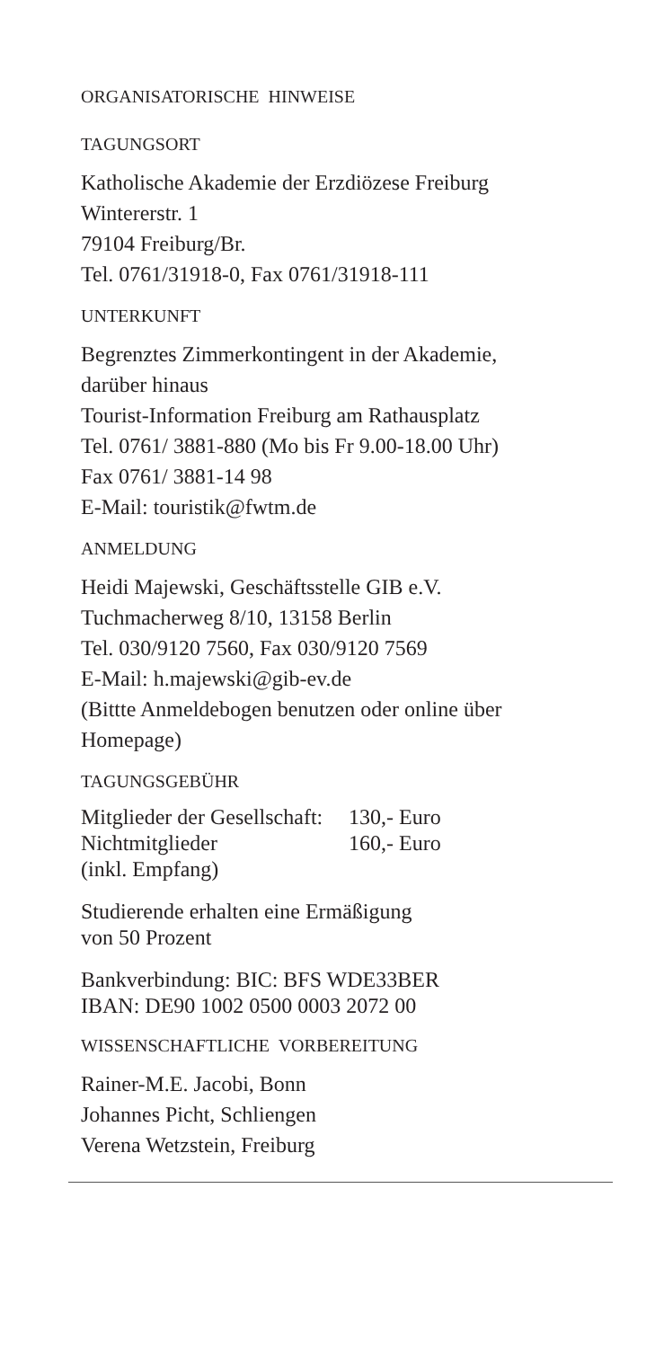ORGANISATORISCHE HINWEISE
TAGUNGSORT
Katholische Akademie der Erzdiözese Freiburg
Wintererstr. 1
79104 Freiburg/Br.
Tel. 0761/31918-0, Fax 0761/31918-111
UNTERKUNFT
Begrenztes Zimmerkontingent in der Akademie,
darüber hinaus
Tourist-Information Freiburg am Rathausplatz
Tel. 0761/ 3881-880 (Mo bis Fr 9.00-18.00 Uhr)
Fax 0761/ 3881-14 98
E-Mail: touristik@fwtm.de
ANMELDUNG
Heidi Majewski, Geschäftsstelle GIB e.V.
Tuchmacherweg 8/10, 13158 Berlin
Tel. 030/9120 7560, Fax 030/9120 7569
E-Mail: h.majewski@gib-ev.de
(Bittte Anmeldebogen benutzen oder online über
Homepage)
TAGUNGSGEBÜHR
Mitglieder der Gesellschaft: 130,- Euro
Nichtmitglieder 160,- Euro
(inkl. Empfang)
Studierende erhalten eine Ermäßigung
von 50 Prozent
Bankverbindung: BIC: BFS WDE33BER
IBAN: DE90 1002 0500 0003 2072 00
WISSENSCHAFTLICHE VORBEREITUNG
Rainer-M.E. Jacobi, Bonn
Johannes Picht, Schliengen
Verena Wetzstein, Freiburg